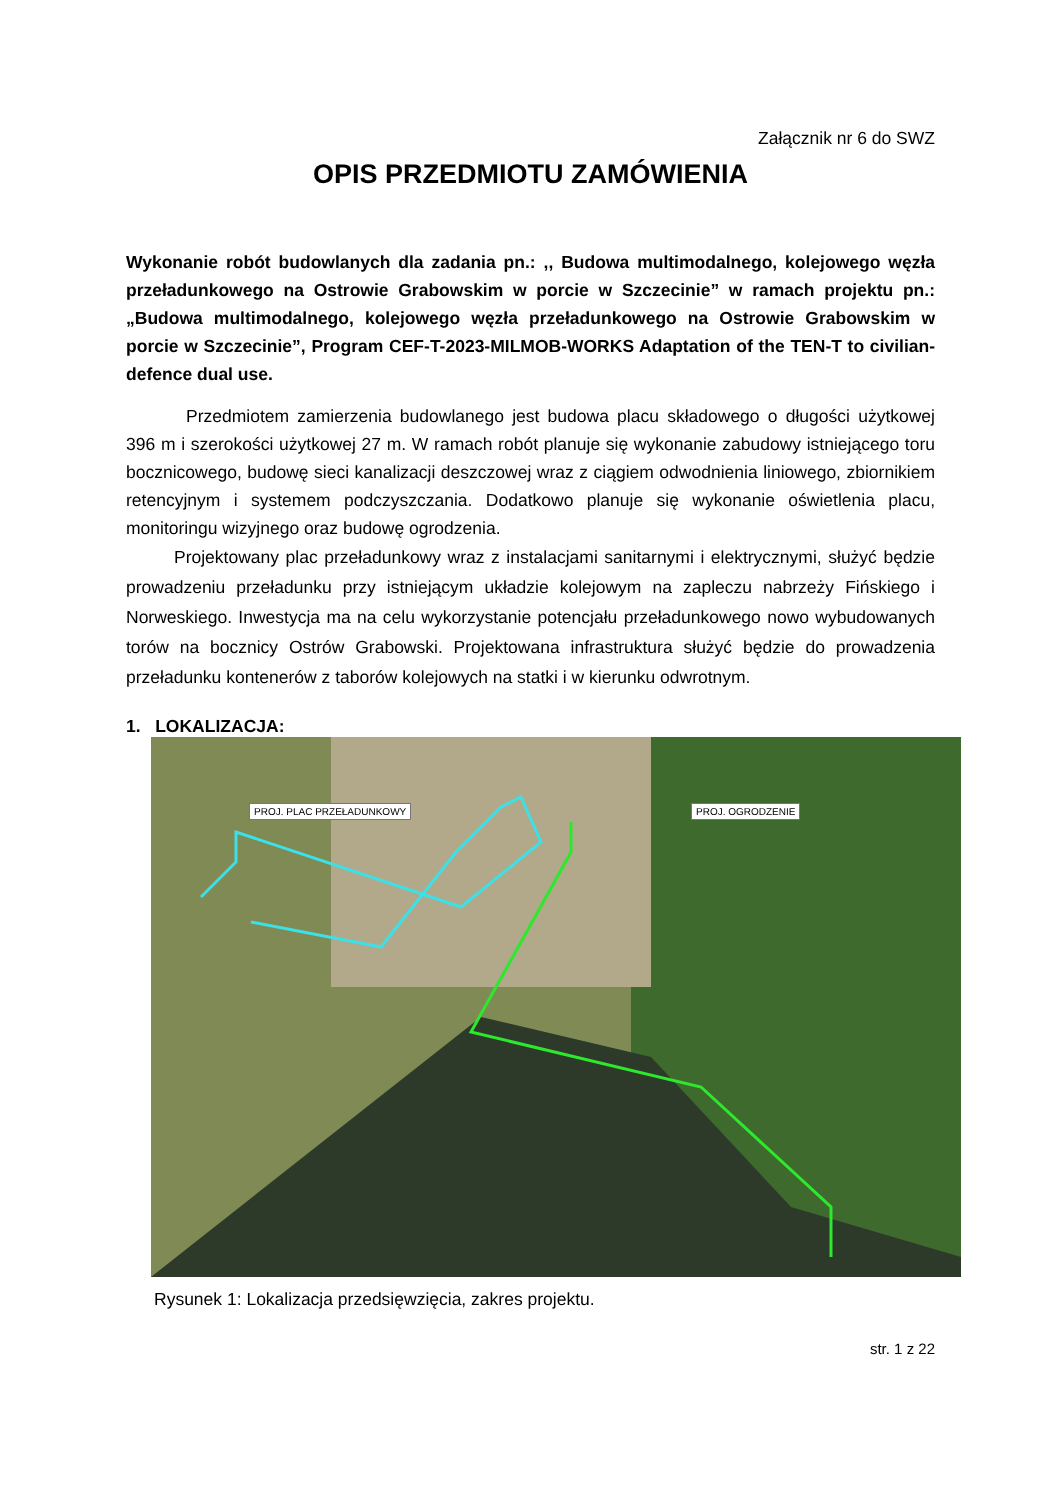Załącznik nr 6 do SWZ
OPIS PRZEDMIOTU ZAMÓWIENIA
Wykonanie robót budowlanych dla zadania pn.: ,, Budowa multimodalnego, kolejowego węzła przeładunkowego na Ostrowie Grabowskim w porcie w Szczecinie” w ramach projektu pn.: „Budowa multimodalnego, kolejowego węzła przeładunkowego na Ostrowie Grabowskim w porcie w Szczecinie”, Program CEF-T-2023-MILMOB-WORKS Adaptation of the TEN-T to civilian-defence dual use.
Przedmiotem zamierzenia budowlanego jest budowa placu składowego o długości użytkowej 396 m i szerokości użytkowej 27 m. W ramach robót planuje się wykonanie zabudowy istniejącego toru bocznicowego, budowę sieci kanalizacji deszczowej wraz z ciągiem odwodnienia liniowego, zbiornikiem retencyjnym i systemem podczyszczania. Dodatkowo planuje się wykonanie oświetlenia placu, monitoringu wizyjnego oraz budowę ogrodzenia.
Projektowany plac przeładunkowy wraz z instalacjami sanitarnymi i elektrycznymi, służyć będzie prowadzeniu przeładunku przy istniejącym układzie kolejowym na zapleczu nabrzeży Fińskiego i Norweskiego. Inwestycja ma na celu wykorzystanie potencjału przeładunkowego nowo wybudowanych torów na bocznicy Ostrów Grabowski. Projektowana infrastruktura służyć będzie do prowadzenia przeładunku kontenerów z taborów kolejowych na statki i w kierunku odwrotnym.
1. LOKALIZACJA:
PROJ. PLAC PRZEŁADUNKOWY PROJ. OGRODZENIE
Rysunek 1: Lokalizacja przedsięwzięcia, zakres projektu.
str. 1 z 22